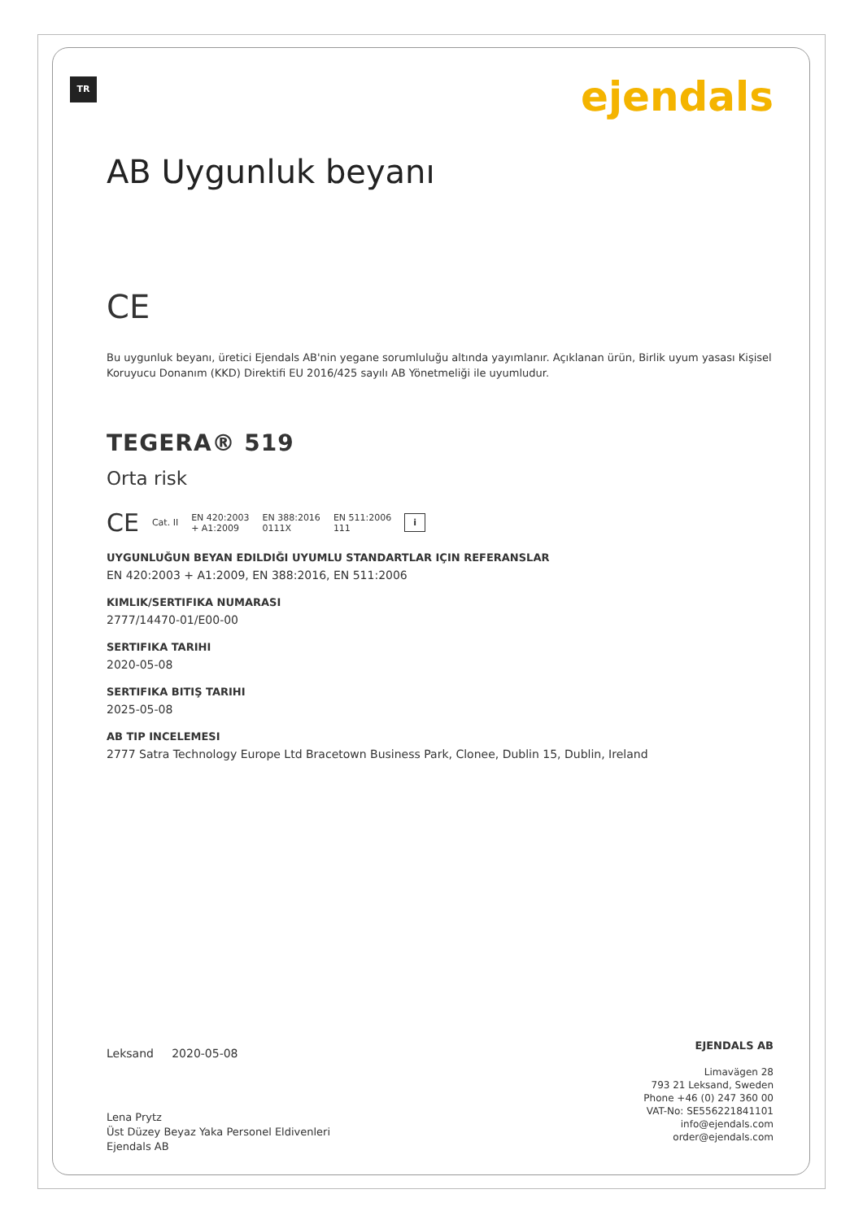TR
ejendals
AB Uygunluk beyanı
CE
Bu uygunluk beyanı, üretici Ejendals AB'nin yegane sorumluluğu altında yayımlanır. Açıklanan ürün, Birlik uyum yasası Kişisel Koruyucu Donanım (KKD) Direktifi EU 2016/425 sayılı AB Yönetmeliği ile uyumludur.
TEGERA® 519
Orta risk
CE Cat. II EN 420:2003
+ A1:2009 EN 388:2016
0111X EN 511:2006
111 i
UYGUNLUĞUN BEYAN EDILDIĞI UYUMLU STANDARTLAR IÇIN REFERANSLAR
EN 420:2003 + A1:2009, EN 388:2016, EN 511:2006
KIMLIK/SERTIFIKA NUMARASI
2777/14470-01/E00-00
SERTIFIKA TARIHI
2020-05-08
SERTIFIKA BITIŞ TARIHI
2025-05-08
AB TIP INCELEMESI
2777 Satra Technology Europe Ltd Bracetown Business Park, Clonee, Dublin 15, Dublin, Ireland
Leksand 2020-05-08
Lena Prytz
Üst Düzey Beyaz Yaka Personel Eldivenleri
Ejendals AB
EJENDALS AB
Limavägen 28
793 21 Leksand, Sweden
Phone +46 (0) 247 360 00
VAT-No: SE556221841101
info@ejendals.com
order@ejendals.com